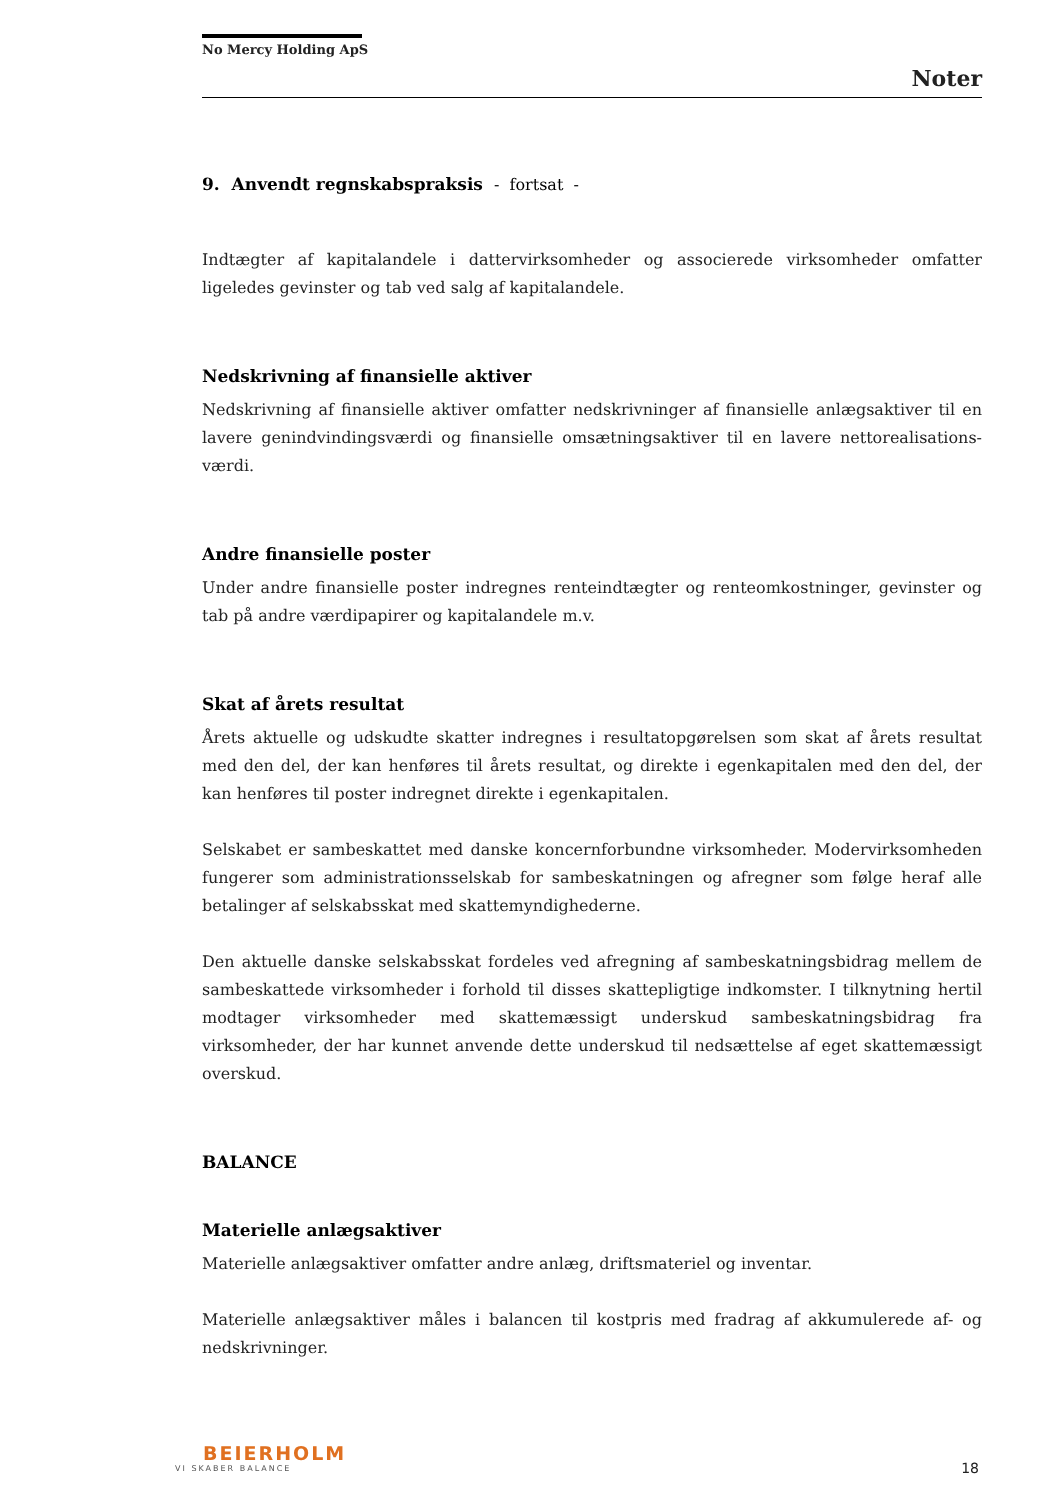No Mercy Holding ApS
Noter
9. Anvendt regnskabspraksis - fortsat -
Indtægter af kapitalandele i dattervirksomheder og associerede virksomheder omfatter ligeledes gevinster og tab ved salg af kapitalandele.
Nedskrivning af finansielle aktiver
Nedskrivning af finansielle aktiver omfatter nedskrivninger af finansielle anlægsaktiver til en lavere genindvindingsværdi og finansielle omsætningsaktiver til en lavere nettorealisations-værdi.
Andre finansielle poster
Under andre finansielle poster indregnes renteindtægter og renteomkostninger, gevinster og tab på andre værdipapirer og kapitalandele m.v.
Skat af årets resultat
Årets aktuelle og udskudte skatter indregnes i resultatopgørelsen som skat af årets resultat med den del, der kan henføres til årets resultat, og direkte i egenkapitalen med den del, der kan henføres til poster indregnet direkte i egenkapitalen.
Selskabet er sambeskattet med danske koncernforbundne virksomheder. Modervirksomheden fungerer som administrationsselskab for sambeskatningen og afregner som følge heraf alle betalinger af selskabsskat med skattemyndighederne.
Den aktuelle danske selskabsskat fordeles ved afregning af sambeskatningsbidrag mellem de sambeskattede virksomheder i forhold til disses skattepligtige indkomster. I tilknytning hertil modtager virksomheder med skattemæssigt underskud sambeskatningsbidrag fra virksomheder, der har kunnet anvende dette underskud til nedsættelse af eget skattemæssigt overskud.
BALANCE
Materielle anlægsaktiver
Materielle anlægsaktiver omfatter andre anlæg, driftsmateriel og inventar.
Materielle anlægsaktiver måles i balancen til kostpris med fradrag af akkumulerede af- og nedskrivninger.
BEIERHOLM
VI SKABER BALANCE
18